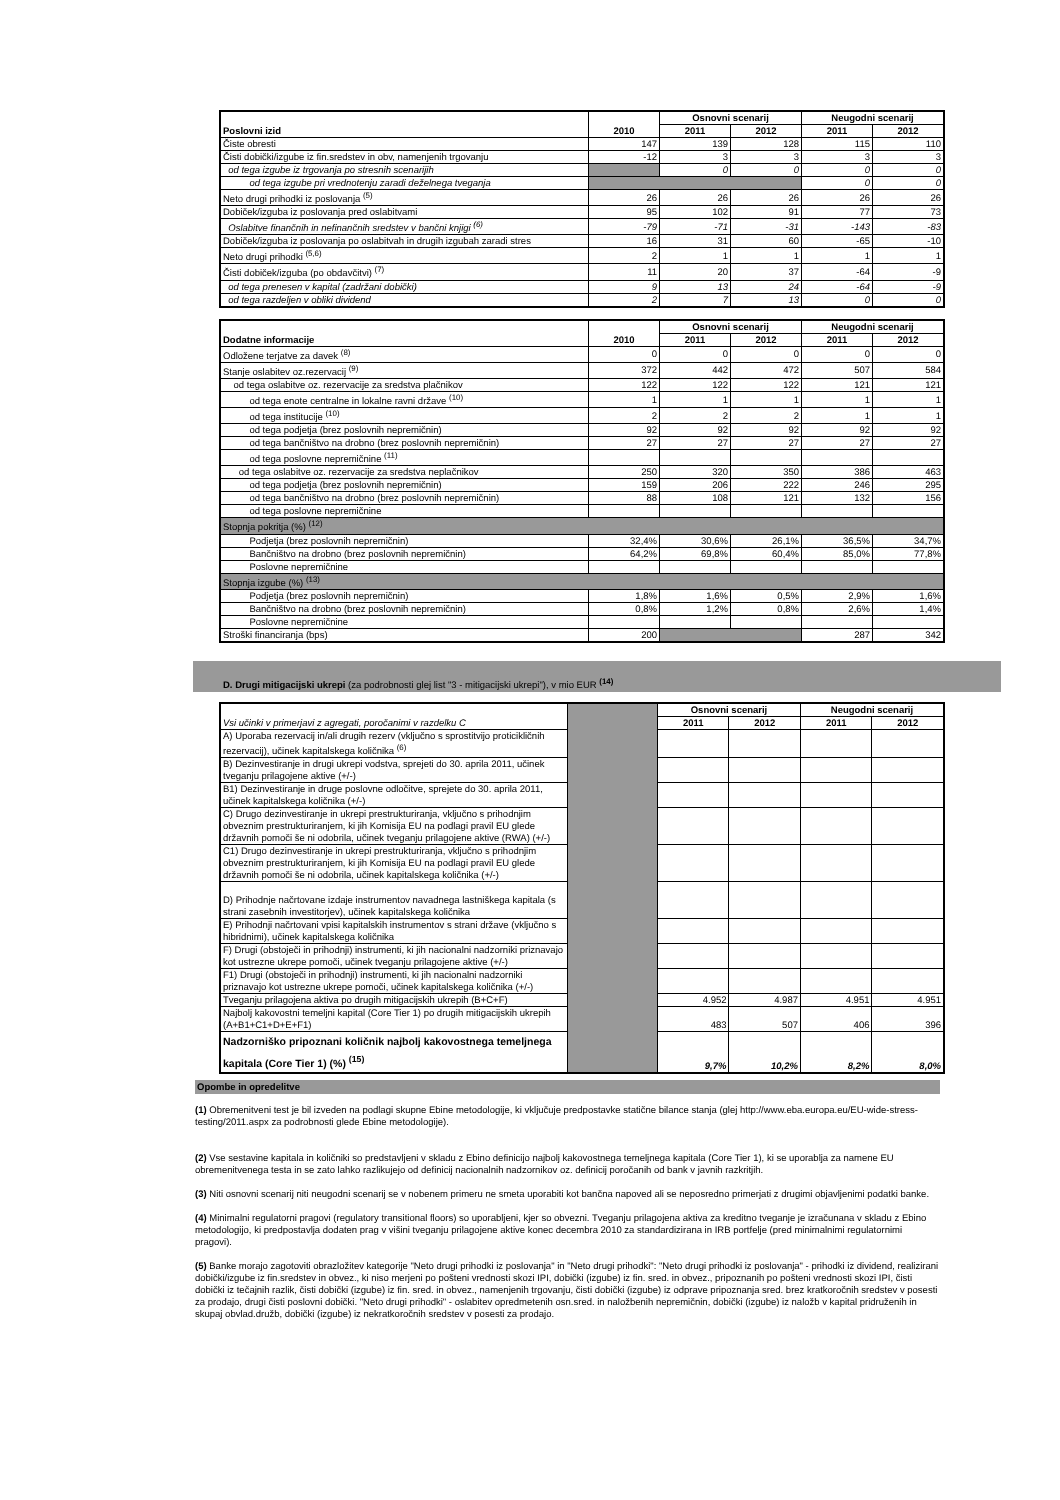| Poslovni izid | 2010 | Osnovni scenarij | | Neugodni scenarij | |
| --- | --- | --- | --- | --- | --- |
| | | 2011 | 2012 | 2011 | 2012 |
| Čiste obresti | 147 | 139 | 128 | 115 | 110 |
| Čisti dobički/izgube iz fin.sredstev in obv, namenjenih trgovanju | -12 | 3 | 3 | 3 | 3 |
| od tega izgube iz trgovanja po stresnih scenarijih | | 0 | 0 | 0 | 0 |
| od tega izgube pri vrednotenju zaradi deželnega tveganja | | | | 0 | 0 |
| Neto drugi prihodki iz poslovanja <sup>(5)</sup> | 26 | 26 | 26 | 26 | 26 |
| Dobiček/izguba iz poslovanja pred oslabitvami | 95 | 102 | 91 | 77 | 73 |
| Oslabitve finančnih in nefinančnih sredstev v bančni knjigi <sup>(6)</sup> | -79 | -71 | -31 | -143 | -83 |
| Dobiček/izguba iz poslovanja po oslabitvah in drugih izgubah zaradi stres | 16 | 31 | 60 | -65 | -10 |
| Neto drugi prihodki <sup>(5,6)</sup> | 2 | 1 | 1 | 1 | 1 |
| Čisti dobiček/izguba (po obdavčitvi) <sup>(7)</sup> | 11 | 20 | 37 | -64 | -9 |
| od tega prenesen v kapital (zadržani dobički) | 9 | 13 | 24 | -64 | -9 |
| od tega razdeljen v obliki dividend | 2 | 7 | 13 | 0 | 0 |
| Dodatne informacije | 2010 | Osnovni scenarij | | Neugodni scenarij | |
| --- | --- | --- | --- | --- | --- |
| | | 2011 | 2012 | 2011 | 2012 |
| Odložene terjatve za davek <sup>(8)</sup> | 0 | 0 | 0 | 0 | 0 |
| Stanje oslabitev oz.rezervacij <sup>(9)</sup> | 372 | 442 | 472 | 507 | 584 |
| od tega oslabitve oz. rezervacije za sredstva plačnikov | 122 | 122 | 122 | 121 | 121 |
| od tega enote centralne in lokalne ravni države <sup>(10)</sup> | 1 | 1 | 1 | 1 | 1 |
| od tega institucije <sup>(10)</sup> | 2 | 2 | 2 | 1 | 1 |
| od tega podjetja (brez poslovnih nepremičnin) | 92 | 92 | 92 | 92 | 92 |
| od tega bančništvo na drobno (brez poslovnih nepremičnin) | 27 | 27 | 27 | 27 | 27 |
| od tega poslovne nepremičnine <sup>(11)</sup> | | | | | |
| od tega oslabitve oz. rezervacije za sredstva neplačnikov | 250 | 320 | 350 | 386 | 463 |
| od tega podjetja (brez poslovnih nepremičnin) | 159 | 206 | 222 | 246 | 295 |
| od tega bančništvo na drobno (brez poslovnih nepremičnin) | 88 | 108 | 121 | 132 | 156 |
| od tega poslovne nepremičnine | | | | | |
| Stopnja pokritja (%) <sup>(12)</sup> | | | | | |
| Podjetja (brez poslovnih nepremičnin) | 32,4% | 30,6% | 26,1% | 36,5% | 34,7% |
| Bančništvo na drobno (brez poslovnih nepremičnin) | 64,2% | 69,8% | 60,4% | 85,0% | 77,8% |
| Poslovne nepremičnine | | | | | |
| Stopnja izgube (%) <sup>(13)</sup> | | | | | |
| Podjetja (brez poslovnih nepremičnin) | 1,8% | 1,6% | 0,5% | 2,9% | 1,6% |
| Bančništvo na drobno (brez poslovnih nepremičnin) | 0,8% | 1,2% | 0,8% | 2,6% | 1,4% |
| Poslovne nepremičnine | | | | | |
| Stroški financiranja (bps) | 200 | | | 287 | 342 |
D. Drugi mitigacijski ukrepi (za podrobnosti glej list "3 - mitigacijski ukrepi"), v mio EUR <sup>(14)</sup>
| Vsi učinki v primerjavi z agregati, poročanimi v razdelku C | | Osnovni scenarij | | Neugodni scenarij | |
| | | 2011 | 2012 | 2011 | 2012 |
| A) Uporaba rezervacij in/ali drugih rezerv (vključno s sprostitvijo proticikličnih rezervacij), učinek kapitalskega količnika <sup>(6)</sup> | | | | | |
| B) Dezinvestiranje in drugi ukrepi vodstva, sprejeti do 30. aprila 2011, učinek tveganju prilagojene aktive (+/-) | | | | | |
| B1) Dezinvestiranje in druge poslovne odločitve, sprejete do 30. aprila 2011, učinek kapitalskega količnika (+/-) | | | | | |
| C) Drugo dezinvestiranje in ukrepi prestrukturiranja, vključno s prihodnjim obveznim prestrukturiranjem, ki jih Komisija EU na podlagi pravil EU glede državnih pomoči še ni odobrila, učinek tveganju prilagojene aktive (RWA) (+/-) | | | | | |
| C1) Drugo dezinvestiranje in ukrepi prestrukturiranja, vključno s prihodnjim obveznim prestrukturiranjem, ki jih Komisija EU na podlagi pravil EU glede državnih pomoči še ni odobrila, učinek kapitalskega količnika (+/-) | | | | | |
| D) Prihodnje načrtovane izdaje instrumentov navadnega lastniškega kapitala (s strani zasebnih investitorjev), učinek kapitalskega količnika | | | | | |
| E) Prihodnji načrtovani vpisi kapitalskih instrumentov s strani države (vključno s hibridnimi), učinek kapitalskega količnika | | | | | |
| F) Drugi (obstoječi in prihodnji) instrumenti, ki jih nacionalni nadzorniki priznavajo kot ustrezne ukrepe pomoči, učinek tveganju prilagojene aktive (+/-) | | | | | |
| F1) Drugi (obstoječi in prihodnji) instrumenti, ki jih nacionalni nadzorniki priznavajo kot ustrezne ukrepe pomoči, učinek kapitalskega količnika (+/-) | | | | | |
| Tveganju prilagojena aktiva po drugih mitigacijskih ukrepih (B+C+F) | | 4.952 | 4.987 | 4.951 | 4.951 |
| Najbolj kakovostni temeljni kapital (Core Tier 1) po drugih mitigacijskih ukrepih (A+B1+C1+D+E+F1) | | 483 | 507 | 406 | 396 |
| Nadzorniško pripoznani količnik najbolj kakovostnega temeljnega kapitala (Core Tier 1) (%) <sup>(15)</sup> | | 9,7% | 10,2% | 8,2% | 8,0% |
Opombe in opredelitve
(1) Obremenitveni test je bil izveden na podlagi skupne Ebine metodologije, ki vključuje predpostavke statične bilance stanja (glej http://www.eba.europa.eu/EU-wide-stress-testing/2011.aspx za podrobnosti glede Ebine metodologije).
(2) Vse sestavine kapitala in količniki so predstavljeni v skladu z Ebino definicijo najbolj kakovostnega temeljnega kapitala (Core Tier 1), ki se uporablja za namene EU obremenitvenega testa in se zato lahko razlikujejo od definicij nacionalnih nadzornikov oz. definicij poročanih od bank v javnih razkritjih.
(3) Niti osnovni scenarij niti neugodni scenarij se v nobenem primeru ne smeta uporabiti kot bančna napoved ali se neposredno primerjati z drugimi objavljenimi podatki banke.
(4) Minimalni regulatorni pragovi (regulatory transitional floors) so uporabljeni, kjer so obvezni. Tveganju prilagojena aktiva za kreditno tveganje je izračunana v skladu z Ebino metodologijo, ki predpostavlja dodaten prag v višini tveganju prilagojene aktive konec decembra 2010 za standardizirana in IRB portfelje (pred minimalnimi regulatornimi pragovi).
(5) Banke morajo zagotoviti obrazložitev kategorije "Neto drugi prihodki iz poslovanja" in "Neto drugi prihodki": "Neto drugi prihodki iz poslovanja" - prihodki iz dividend, realizirani dobički/izgube iz fin.sredstev in obvez., ki niso merjeni po pošteni vrednosti skozi IPI, dobički (izgube) iz fin. sred. in obvez., pripoznanih po pošteni vrednosti skozi IPI, čisti dobički iz tečajnih razlik, čisti dobički (izgube) iz fin. sred. in obvez., namenjenih trgovanju, čisti dobički (izgube) iz odprave pripoznanja sred. brez kratkoročnih sredstev v posesti za prodajo, drugi čisti poslovni dobički. "Neto drugi prihodki" - oslabitev opredmetenih osn.sred. in naložbenih nepremičnin, dobički (izgube) iz naložb v kapital pridruženih in skupaj obvlad.družb, dobički (izgube) iz nekratkoročnih sredstev v posesti za prodajo.